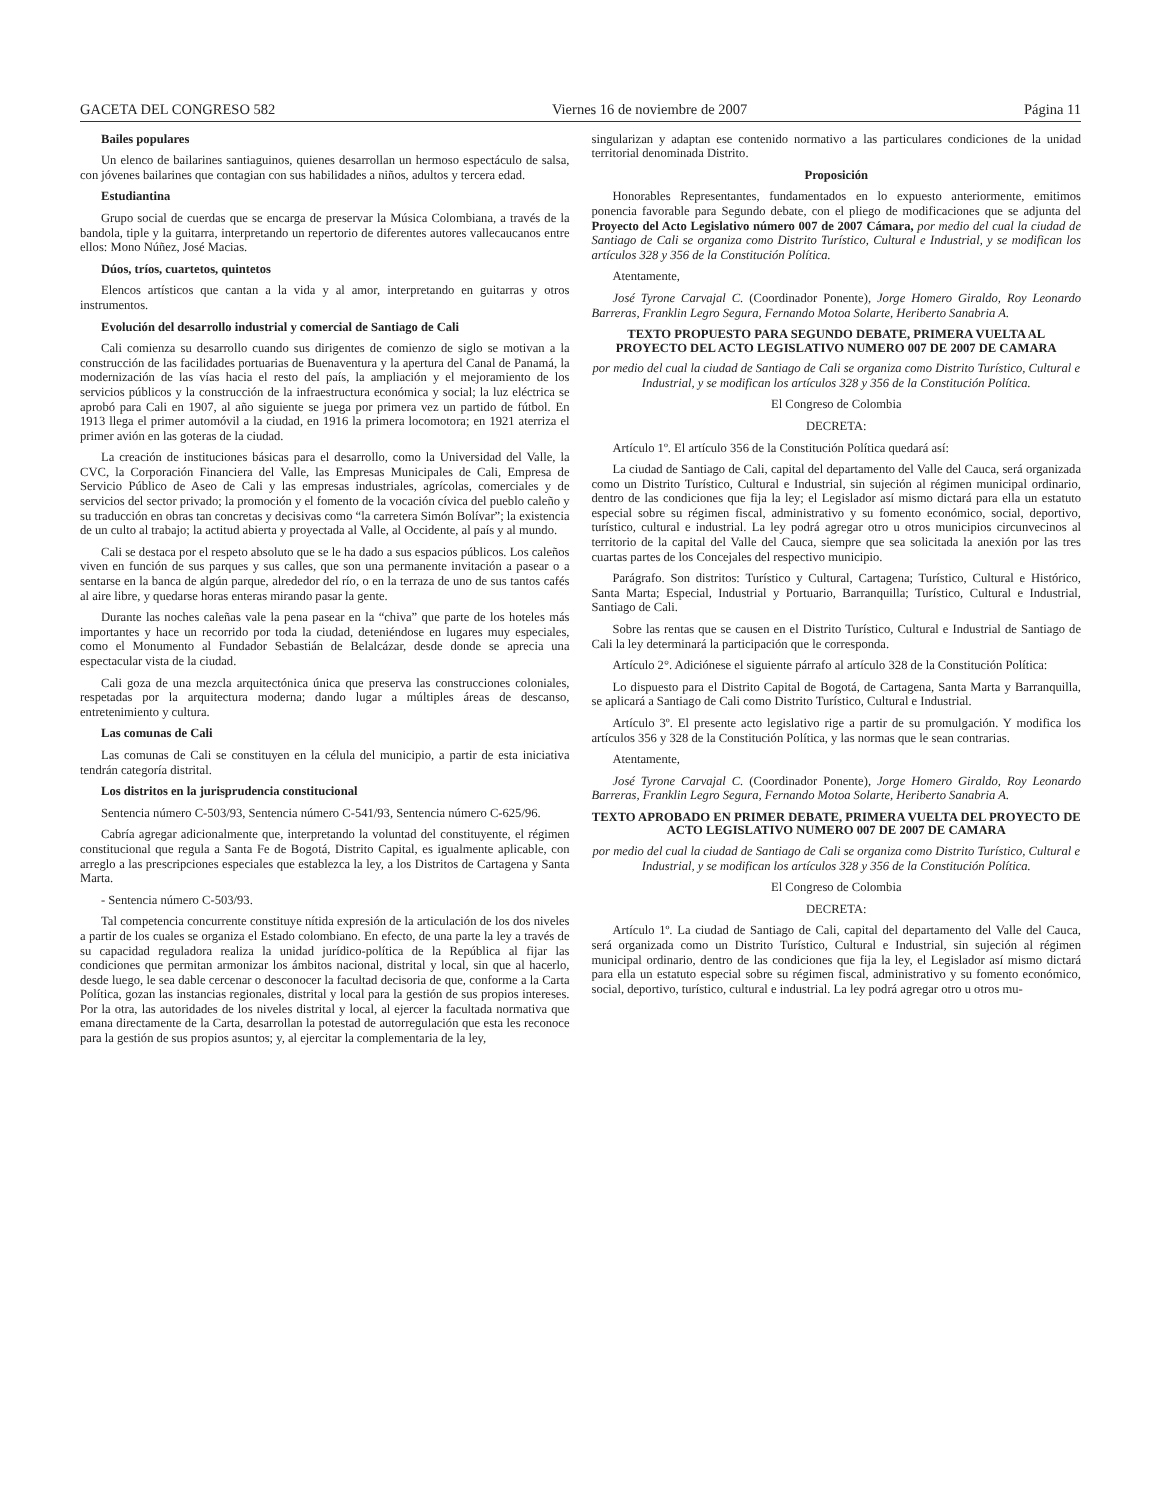GACETA DEL CONGRESO 582 Viernes 16 de noviembre de 2007 Página 11
Bailes populares
Un elenco de bailarines santiaguinos, quienes desarrollan un hermoso espectáculo de salsa, con jóvenes bailarines que contagian con sus habilidades a niños, adultos y tercera edad.
Estudiantina
Grupo social de cuerdas que se encarga de preservar la Música Colombiana, a través de la bandola, tiple y la guitarra, interpretando un repertorio de diferentes autores vallecaucanos entre ellos: Mono Núñez, José Macias.
Dúos, tríos, cuartetos, quintetos
Elencos artísticos que cantan a la vida y al amor, interpretando en guitarras y otros instrumentos.
Evolución del desarrollo industrial y comercial de Santiago de Cali
Cali comienza su desarrollo cuando sus dirigentes de comienzo de siglo se motivan a la construcción de las facilidades portuarias de Buenaventura y la apertura del Canal de Panamá, la modernización de las vías hacia el resto del país, la ampliación y el mejoramiento de los servicios públicos y la construcción de la infraestructura económica y social; la luz eléctrica se aprobó para Cali en 1907, al año siguiente se juega por primera vez un partido de fútbol. En 1913 llega el primer automóvil a la ciudad, en 1916 la primera locomotora; en 1921 aterriza el primer avión en las goteras de la ciudad.
La creación de instituciones básicas para el desarrollo, como la Universidad del Valle, la CVC, la Corporación Financiera del Valle, las Empresas Municipales de Cali, Empresa de Servicio Público de Aseo de Cali y las empresas industriales, agrícolas, comerciales y de servicios del sector privado; la promoción y el fomento de la vocación cívica del pueblo caleño y su traducción en obras tan concretas y decisivas como “la carretera Simón Bolívar”; la existencia de un culto al trabajo; la actitud abierta y proyectada al Valle, al Occidente, al país y al mundo.
Cali se destaca por el respeto absoluto que se le ha dado a sus espacios públicos. Los caleños viven en función de sus parques y sus calles, que son una permanente invitación a pasear o a sentarse en la banca de algún parque, alrededor del río, o en la terraza de uno de sus tantos cafés al aire libre, y quedarse horas enteras mirando pasar la gente.
Durante las noches caleñas vale la pena pasear en la “chiva” que parte de los hoteles más importantes y hace un recorrido por toda la ciudad, deteniéndose en lugares muy especiales, como el Monumento al Fundador Sebastián de Belalcázar, desde donde se aprecia una espectacular vista de la ciudad.
Cali goza de una mezcla arquitectónica única que preserva las construcciones coloniales, respetadas por la arquitectura moderna; dando lugar a múltiples áreas de descanso, entretenimiento y cultura.
Las comunas de Cali
Las comunas de Cali se constituyen en la célula del municipio, a partir de esta iniciativa tendrán categoría distrital.
Los distritos en la jurisprudencia constitucional
Sentencia número C-503/93, Sentencia número C-541/93, Sentencia número C-625/96.
Cabría agregar adicionalmente que, interpretando la voluntad del constituyente, el régimen constitucional que regula a Santa Fe de Bogotá, Distrito Capital, es igualmente aplicable, con arreglo a las prescripciones especiales que establezca la ley, a los Distritos de Cartagena y Santa Marta.
- Sentencia número C-503/93.
Tal competencia concurrente constituye nítida expresión de la articulación de los dos niveles a partir de los cuales se organiza el Estado colombiano. En efecto, de una parte la ley a través de su capacidad reguladora realiza la unidad jurídico-política de la República al fijar las condiciones que permitan armonizar los ámbitos nacional, distrital y local, sin que al hacerlo, desde luego, le sea dable cercenar o desconocer la facultad decisoria de que, conforme a la Carta Política, gozan las instancias regionales, distrital y local para la gestión de sus propios intereses. Por la otra, las autoridades de los niveles distrital y local, al ejercer la facultada normativa que emana directamente de la Carta, desarrollan la potestad de autorregulación que esta les reconoce para la gestión de sus propios asuntos; y, al ejercitar la complementaria de la ley,
singularizan y adaptan ese contenido normativo a las particulares condiciones de la unidad territorial denominada Distrito.
Proposición
Honorables Representantes, fundamentados en lo expuesto anteriormente, emitimos ponencia favorable para Segundo debate, con el pliego de modificaciones que se adjunta del Proyecto del Acto Legislativo número 007 de 2007 Cámara, por medio del cual la ciudad de Santiago de Cali se organiza como Distrito Turístico, Cultural e Industrial, y se modifican los artículos 328 y 356 de la Constitución Política.
Atentamente,
José Tyrone Carvajal C. (Coordinador Ponente), Jorge Homero Giraldo, Roy Leonardo Barreras, Franklin Legro Segura, Fernando Motoa Solarte, Heriberto Sanabria A.
TEXTO PROPUESTO PARA SEGUNDO DEBATE, PRIMERA VUELTA AL PROYECTO DEL ACTO LEGISLATIVO NUMERO 007 DE 2007 DE CAMARA
por medio del cual la ciudad de Santiago de Cali se organiza como Distrito Turístico, Cultural e Industrial, y se modifican los artículos 328 y 356 de la Constitución Política.
El Congreso de Colombia
DECRETA:
Artículo 1º. El artículo 356 de la Constitución Política quedará así:
La ciudad de Santiago de Cali, capital del departamento del Valle del Cauca, será organizada como un Distrito Turístico, Cultural e Industrial, sin sujeción al régimen municipal ordinario, dentro de las condiciones que fija la ley; el Legislador así mismo dictará para ella un estatuto especial sobre su régimen fiscal, administrativo y su fomento económico, social, deportivo, turístico, cultural e industrial. La ley podrá agregar otro u otros municipios circunvecinos al territorio de la capital del Valle del Cauca, siempre que sea solicitada la anexión por las tres cuartas partes de los Concejales del respectivo municipio.
Parágrafo. Son distritos: Turístico y Cultural, Cartagena; Turístico, Cultural e Histórico, Santa Marta; Especial, Industrial y Portuario, Barranquilla; Turístico, Cultural e Industrial, Santiago de Cali.
Sobre las rentas que se causen en el Distrito Turístico, Cultural e Industrial de Santiago de Cali la ley determinará la participación que le corresponda.
Artículo 2°. Adiciónese el siguiente párrafo al artículo 328 de la Constitución Política:
Lo dispuesto para el Distrito Capital de Bogotá, de Cartagena, Santa Marta y Barranquilla, se aplicará a Santiago de Cali como Distrito Turístico, Cultural e Industrial.
Artículo 3º. El presente acto legislativo rige a partir de su promulgación. Y modifica los artículos 356 y 328 de la Constitución Política, y las normas que le sean contrarias.
Atentamente,
José Tyrone Carvajal C. (Coordinador Ponente), Jorge Homero Giraldo, Roy Leonardo Barreras, Franklin Legro Segura, Fernando Motoa Solarte, Heriberto Sanabria A.
TEXTO APROBADO EN PRIMER DEBATE, PRIMERA VUELTA DEL PROYECTO DE ACTO LEGISLATIVO NUMERO 007 DE 2007 DE CAMARA
por medio del cual la ciudad de Santiago de Cali se organiza como Distrito Turístico, Cultural e Industrial, y se modifican los artículos 328 y 356 de la Constitución Política.
El Congreso de Colombia
DECRETA:
Artículo 1º. La ciudad de Santiago de Cali, capital del departamento del Valle del Cauca, será organizada como un Distrito Turístico, Cultural e Industrial, sin sujeción al régimen municipal ordinario, dentro de las condiciones que fija la ley, el Legislador así mismo dictará para ella un estatuto especial sobre su régimen fiscal, administrativo y su fomento económico, social, deportivo, turístico, cultural e industrial. La ley podrá agregar otro u otros mu-